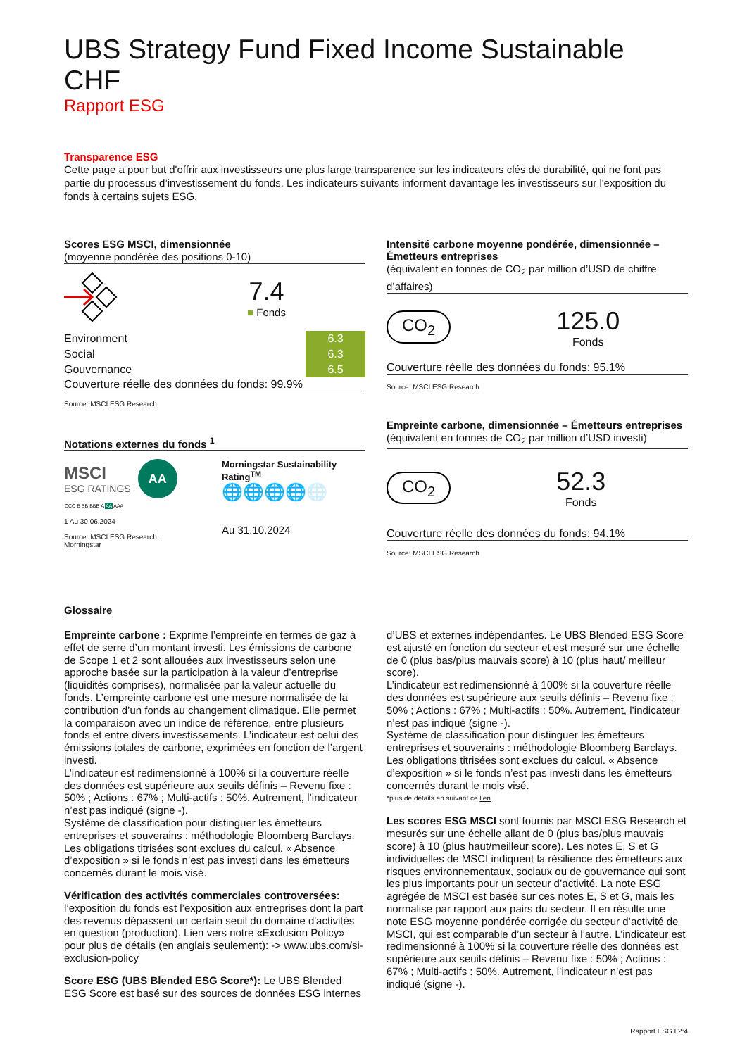UBS Strategy Fund Fixed Income Sustainable CHF
Rapport ESG
Transparence ESG
Cette page a pour but d'offrir aux investisseurs une plus large transparence sur les indicateurs clés de durabilité, qui ne font pas partie du processus d’investissement du fonds. Les indicateurs suivants informent davantage les investisseurs sur l'exposition du fonds à certains sujets ESG.
Scores ESG MSCI, dimensionnée
(moyenne pondérée des positions 0-10)
7.4
■ Fonds
| Environment | 6.3 | |
| Social | 6.3 | |
| Gouvernance | 6.5 | |
Couverture réelle des données du fonds: 99.9%
Source: MSCI ESG Research
Notations externes du fonds <sup>1</sup>
MSCI
ESG RATINGS
AA
| CCC | B | BB | BBB | A | AA | AAA |
1 Au 30.06.2024
Source: MSCI ESG Research, Morningstar
Morningstar Sustainability Rating<sup>TM</sup>
🌐🌐🌐🌐🌐
Au 31.10.2024
Intensité carbone moyenne pondérée, dimensionnée – Émetteurs entreprises
(équivalent en tonnes de CO<sub>2</sub> par million d’USD de chiffre d’affaires)
CO<sub>2</sub>
125.0
Fonds
Couverture réelle des données du fonds: 95.1%
Source: MSCI ESG Research
Empreinte carbone, dimensionnée – Émetteurs entreprises
(équivalent en tonnes de CO<sub>2</sub> par million d’USD investi)
CO<sub>2</sub>
52.3
Fonds
Couverture réelle des données du fonds: 94.1%
Source: MSCI ESG Research
Glossaire
Empreinte carbone : Exprime l’empreinte en termes de gaz à effet de serre d’un montant investi. Les émissions de carbone de Scope 1 et 2 sont allouées aux investisseurs selon une approche basée sur la participation à la valeur d’entreprise (liquidités comprises), normalisée par la valeur actuelle du fonds. L’empreinte carbone est une mesure normalisée de la contribution d’un fonds au changement climatique. Elle permet la comparaison avec un indice de référence, entre plusieurs fonds et entre divers investissements. L’indicateur est celui des émissions totales de carbone, exprimées en fonction de l’argent investi.
L’indicateur est redimensionné à 100% si la couverture réelle des données est supérieure aux seuils définis – Revenu fixe : 50% ; Actions : 67% ; Multi-actifs : 50%. Autrement, l’indicateur n’est pas indiqué (signe -).
Système de classification pour distinguer les émetteurs entreprises et souverains : méthodologie Bloomberg Barclays. Les obligations titrisées sont exclues du calcul. « Absence d’exposition » si le fonds n’est pas investi dans les émetteurs concernés durant le mois visé.
Vérification des activités commerciales controversées: l’exposition du fonds est l’exposition aux entreprises dont la part des revenus dépassent un certain seuil du domaine d'activités en question (production). Lien vers notre «Exclusion Policy» pour plus de détails (en anglais seulement): -> www.ubs.com/si-exclusion-policy
Score ESG (UBS Blended ESG Score*): Le UBS Blended ESG Score est basé sur des sources de données ESG internes
d’UBS et externes indépendantes. Le UBS Blended ESG Score est ajusté en fonction du secteur et est mesuré sur une échelle de 0 (plus bas/plus mauvais score) à 10 (plus haut/ meilleur score).
L’indicateur est redimensionné à 100% si la couverture réelle des données est supérieure aux seuils définis – Revenu fixe : 50% ; Actions : 67% ; Multi-actifs : 50%. Autrement, l’indicateur n’est pas indiqué (signe -).
Système de classification pour distinguer les émetteurs entreprises et souverains : méthodologie Bloomberg Barclays. Les obligations titrisées sont exclues du calcul. « Absence d’exposition » si le fonds n’est pas investi dans les émetteurs concernés durant le mois visé.
*plus de détails en suivant ce lien
Les scores ESG MSCI sont fournis par MSCI ESG Research et mesurés sur une échelle allant de 0 (plus bas/plus mauvais score) à 10 (plus haut/meilleur score). Les notes E, S et G individuelles de MSCI indiquent la résilience des émetteurs aux risques environnementaux, sociaux ou de gouvernance qui sont les plus importants pour un secteur d’activité. La note ESG agrégée de MSCI est basée sur ces notes E, S et G, mais les normalise par rapport aux pairs du secteur. Il en résulte une note ESG moyenne pondérée corrigée du secteur d’activité de MSCI, qui est comparable d’un secteur à l’autre. L’indicateur est redimensionné à 100% si la couverture réelle des données est supérieure aux seuils définis – Revenu fixe : 50% ; Actions : 67% ; Multi-actifs : 50%. Autrement, l’indicateur n’est pas indiqué (signe -).
Rapport ESG I 2:4